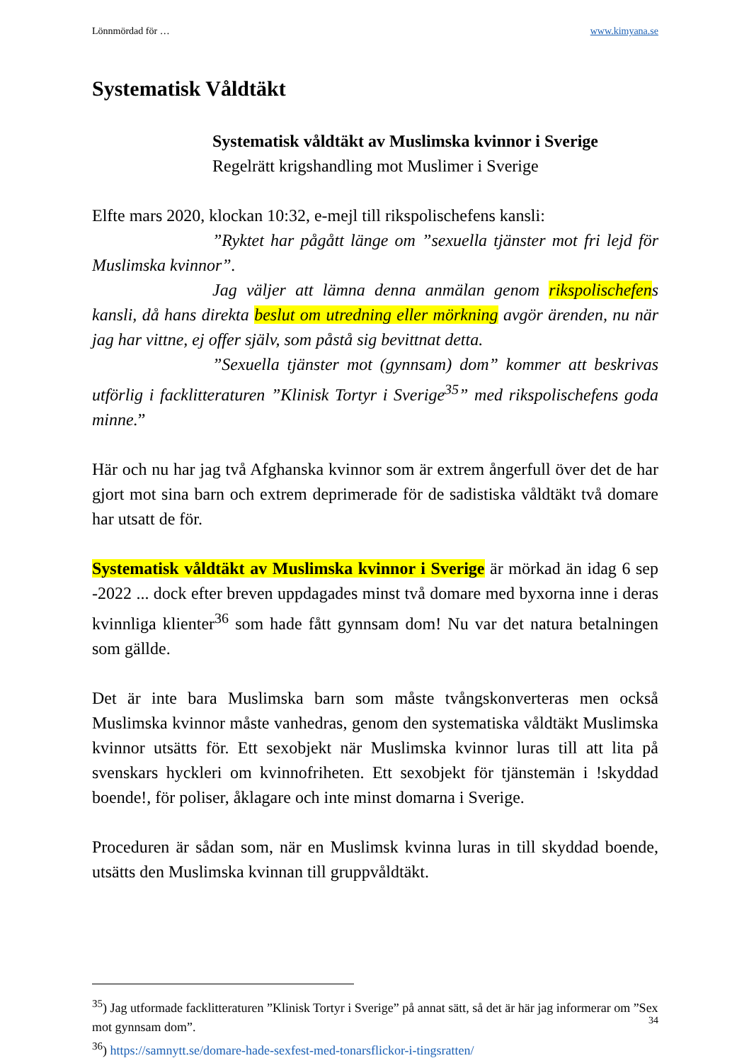Lönnmördad för … www.kimyana.se
Systematisk Våldtäkt
Systematisk våldtäkt av Muslimska kvinnor i Sverige
Regelrätt krigshandling mot Muslimer i Sverige
Elfte mars 2020, klockan 10:32, e-mejl till rikspolischefens kansli:
”Ryktet har pågått länge om ”sexuella tjänster mot fri lejd för Muslimska kvinnor”.
Jag väljer att lämna denna anmälan genom rikspolischefens kansli, då hans direkta beslut om utredning eller mörkning avgör ärenden, nu när jag har vittne, ej offer själv, som påstå sig bevittnat detta.
”Sexuella tjänster mot (gynnsam) dom” kommer att beskrivas utförlig i facklitteraturen ”Klinisk Tortyr i Sverige<sup>35</sup>” med rikspolischefens goda minne.”
Här och nu har jag två Afghanska kvinnor som är extrem ångerfull över det de har gjort mot sina barn och extrem deprimerade för de sadistiska våldtäkt två domare har utsatt de för.
Systematisk våldtäkt av Muslimska kvinnor i Sverige är mörkad än idag 6 sep -2022 ... dock efter breven uppdagades minst två domare med byxorna inne i deras kvinnliga klienter<sup>36</sup> som hade fått gynnsam dom! Nu var det natura betalningen som gällde.
Det är inte bara Muslimska barn som måste tvångskonverteras men också Muslimska kvinnor måste vanhedras, genom den systematiska våldtäkt Muslimska kvinnor utsätts för. Ett sexobjekt när Muslimska kvinnor luras till att lita på svenskars hyckleri om kvinnofriheten. Ett sexobjekt för tjänstemän i !skyddad boende!, för poliser, åklagare och inte minst domarna i Sverige.
Proceduren är sådan som, när en Muslimsk kvinna luras in till skyddad boende, utsätts den Muslimska kvinnan till gruppvåldtäkt.
<sup>35</sup>) Jag utformade facklitteraturen ”Klinisk Tortyr i Sverige” på annat sätt, så det är här jag informerar om ”Sex mot gynnsam dom”.
<sup>36</sup>) https://samnytt.se/domare-hade-sexfest-med-tonarsflickor-i-tingsratten/
34